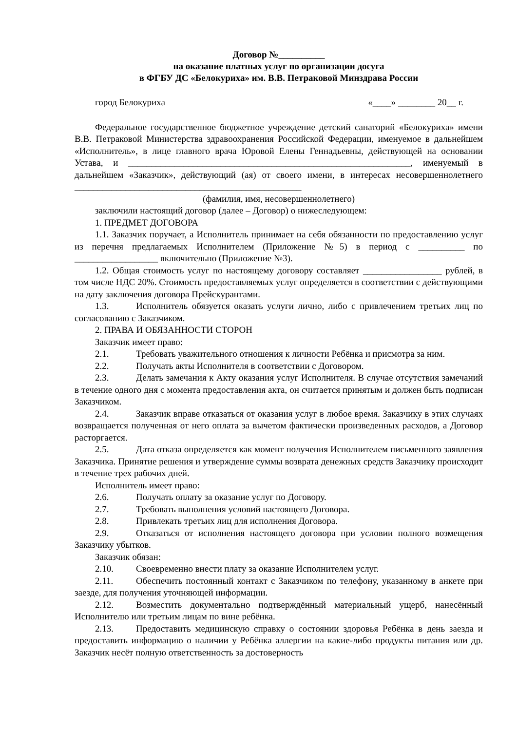Договор №__________
на оказание платных услуг по организации досуга
в ФГБУ ДС «Белокуриха» им. В.В. Петраковой Минздрава России
город Белокуриха «____» ________ 20__ г.
Федеральное государственное бюджетное учреждение детский санаторий «Белокуриха» имени В.В. Петраковой Министерства здравоохранения Российской Федерации, именуемое в дальнейшем «Исполнитель», в лице главного врача Юровой Елены Геннадьевны, действующей на основании Устава, и _____________________________________________________________, именуемый в дальнейшем «Заказчик», действующий (ая) от своего имени, в интересах несовершеннолетнего _________________________________________________
(фамилия, имя, несовершеннолетнего)
заключили настоящий договор (далее – Договор) о нижеследующем:
1. ПРЕДМЕТ ДОГОВОРА
1.1. Заказчик поручает, а Исполнитель принимает на себя обязанности по предоставлению услуг из перечня предлагаемых Исполнителем (Приложение №5) в период с __________ по __________________ включительно (Приложение №3).
1.2. Общая стоимость услуг по настоящему договору составляет _________________ рублей, в том числе НДС 20%. Стоимость предоставляемых услуг определяется в соответствии с действующими на дату заключения договора Прейскурантами.
1.3. Исполнитель обязуется оказать услуги лично, либо с привлечением третьих лиц по согласованию с Заказчиком.
2. ПРАВА И ОБЯЗАННОСТИ СТОРОН
Заказчик имеет право:
2.1. Требовать уважительного отношения к личности Ребёнка и присмотра за ним.
2.2. Получать акты Исполнителя в соответствии с Договором.
2.3. Делать замечания к Акту оказания услуг Исполнителя. В случае отсутствия замечаний в течение одного дня с момента предоставления акта, он считается принятым и должен быть подписан Заказчиком.
2.4. Заказчик вправе отказаться от оказания услуг в любое время. Заказчику в этих случаях возвращается полученная от него оплата за вычетом фактически произведенных расходов, а Договор расторгается.
2.5. Дата отказа определяется как момент получения Исполнителем письменного заявления Заказчика. Принятие решения и утверждение суммы возврата денежных средств Заказчику происходит в течение трех рабочих дней.
Исполнитель имеет право:
2.6. Получать оплату за оказание услуг по Договору.
2.7. Требовать выполнения условий настоящего Договора.
2.8. Привлекать третьих лиц для исполнения Договора.
2.9. Отказаться от исполнения настоящего договора при условии полного возмещения Заказчику убытков.
Заказчик обязан:
2.10. Своевременно внести плату за оказание Исполнителем услуг.
2.11. Обеспечить постоянный контакт с Заказчиком по телефону, указанному в анкете при заезде, для получения уточняющей информации.
2.12. Возместить документально подтверждённый материальный ущерб, нанесённый Исполнителю или третьим лицам по вине ребёнка.
2.13. Предоставить медицинскую справку о состоянии здоровья Ребёнка в день заезда и предоставить информацию о наличии у Ребёнка аллергии на какие-либо продукты питания или др. Заказчик несёт полную ответственность за достоверность